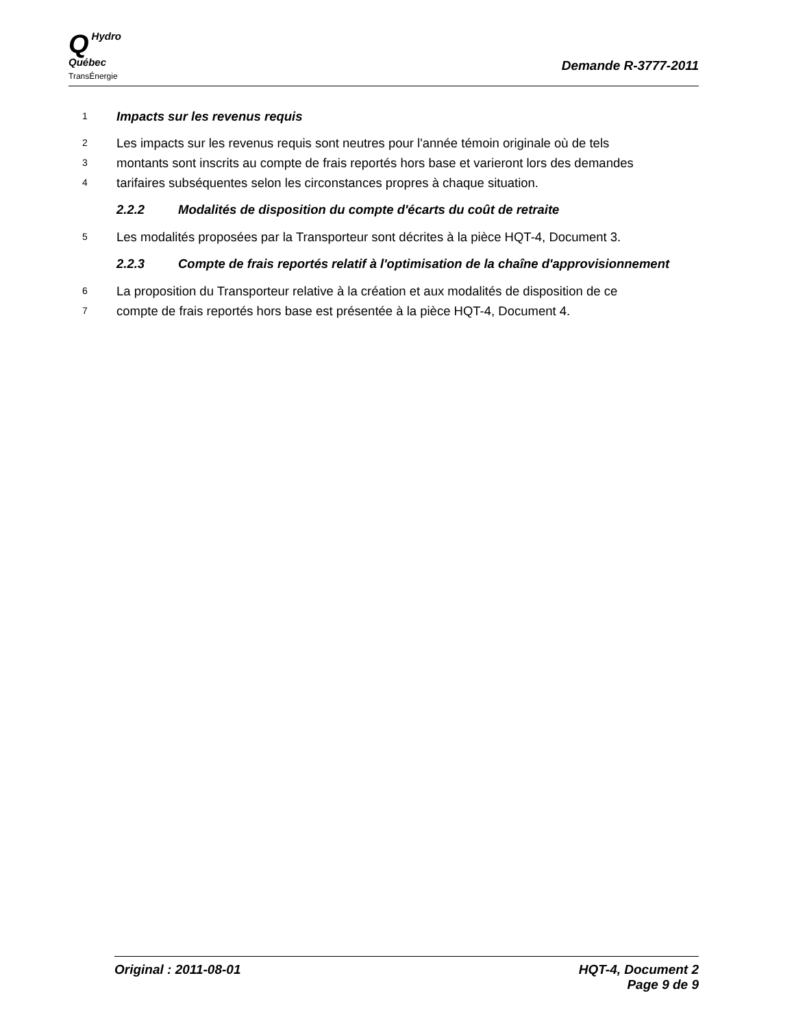QHydro
Québec
TransÉnergie
Demande R-3777-2011
1 Impacts sur les revenus requis
2 Les impacts sur les revenus requis sont neutres pour l'année témoin originale où de tels
3 montants sont inscrits au compte de frais reportés hors base et varieront lors des demandes
4 tarifaires subséquentes selon les circonstances propres à chaque situation.
2.2.2 Modalités de disposition du compte d'écarts du coût de retraite
5 Les modalités proposées par la Transporteur sont décrites à la pièce HQT-4, Document 3.
2.2.3 Compte de frais reportés relatif à l'optimisation de la chaîne d'approvisionnement
6 La proposition du Transporteur relative à la création et aux modalités de disposition de ce
7 compte de frais reportés hors base est présentée à la pièce HQT-4, Document 4.
Original : 2011-08-01 HQT-4, Document 2
Page 9 de 9